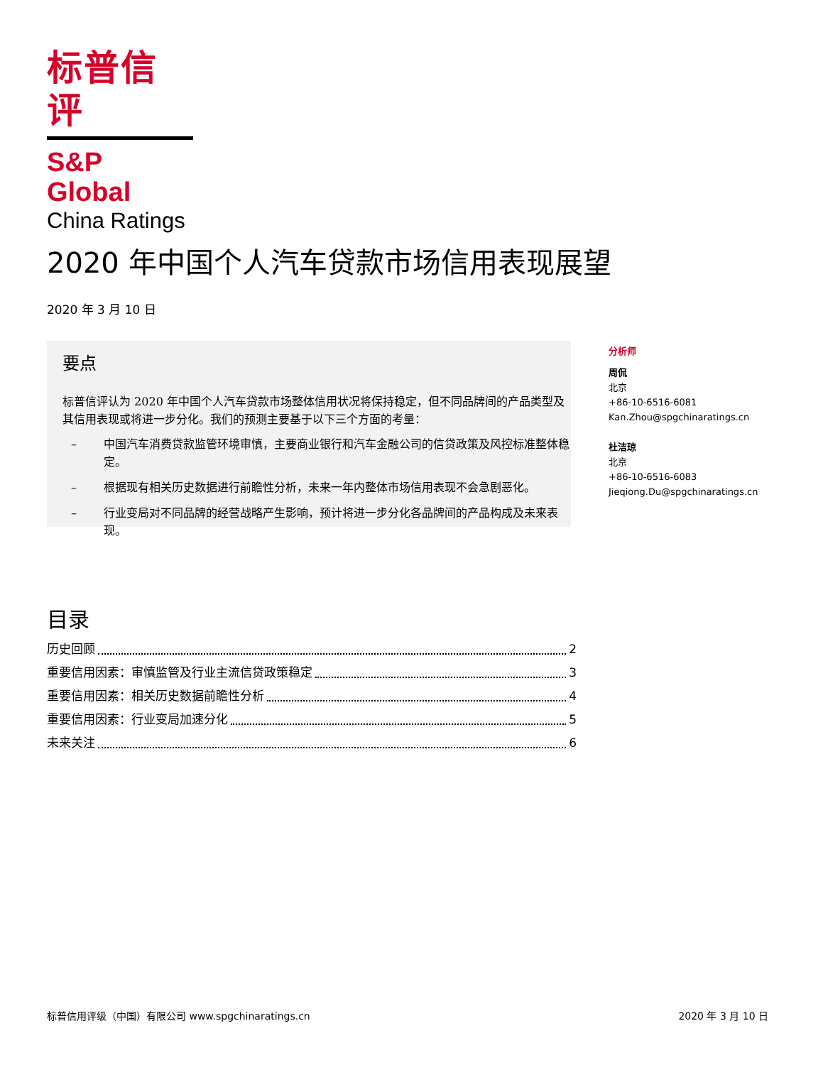标普信评
S&P Global
China Ratings
2020 年中国个人汽车贷款市场信用表现展望
2020 年 3 月 10 日
要点
标普信评认为 2020 年中国个人汽车贷款市场整体信用状况将保持稳定，但不同品牌间的产品类型及其信用表现或将进一步分化。我们的预测主要基于以下三个方面的考量：
– 中国汽车消费贷款监管环境审慎，主要商业银行和汽车金融公司的信贷政策及风控标准整体稳定。
– 根据现有相关历史数据进行前瞻性分析，未来一年内整体市场信用表现不会急剧恶化。
– 行业变局对不同品牌的经营战略产生影响，预计将进一步分化各品牌间的产品构成及未来表现。
分析师
周侃
北京
+86-10-6516-6081
Kan.Zhou@spgchinaratings.cn
杜洁琼
北京
+86-10-6516-6083
Jieqiong.Du@spgchinaratings.cn
目录
历史回顾 2
重要信用因素：审慎监管及行业主流信贷政策稳定 3
重要信用因素：相关历史数据前瞻性分析 4
重要信用因素：行业变局加速分化 5
未来关注 6
标普信用评级（中国）有限公司 www.spgchinaratings.cn 2020 年 3 月 10 日